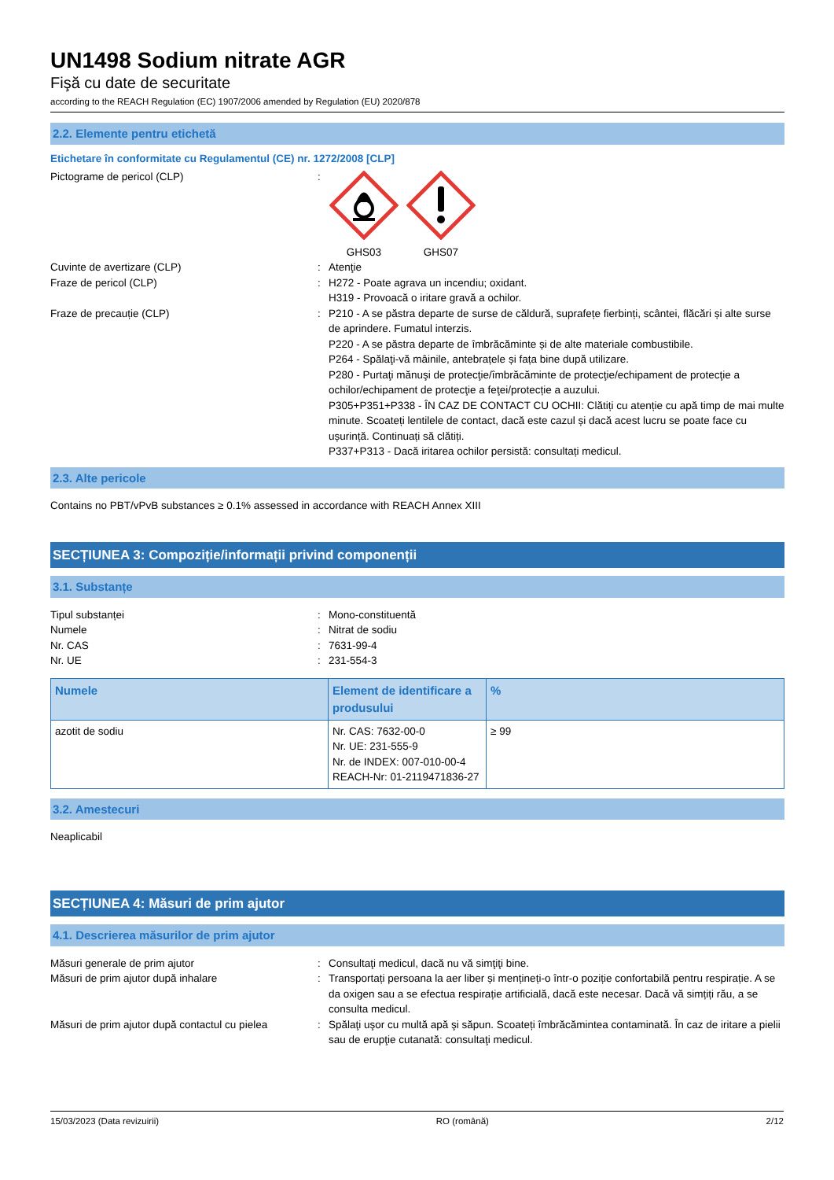UN1498 Sodium nitrate AGR
Fişă cu date de securitate
according to the REACH Regulation (EC) 1907/2006 amended by Regulation (EU) 2020/878
2.2. Elemente pentru etichetă
Etichetare în conformitate cu Regulamentul (CE) nr. 1272/2008 [CLP]
Pictograme de pericol (CLP) :
GHS03
GHS07
Cuvinte de avertizare (CLP) : Atenţie
Fraze de pericol (CLP) : H272 - Poate agrava un incendiu; oxidant.
H319 - Provoacă o iritare gravă a ochilor.
Fraze de precauție (CLP) : P210 - A se păstra departe de surse de căldură, suprafețe fierbinți, scântei, flăcări și alte surse de aprindere. Fumatul interzis.
P220 - A se păstra departe de îmbrăcăminte și de alte materiale combustibile.
P264 - Spălaţi-vă mâinile, antebrațele și fața bine după utilizare.
P280 - Purtaţi mănuşi de protecţie/îmbrăcăminte de protecţie/echipament de protecţie a ochilor/echipament de protecţie a feţei/protecție a auzului.
P305+P351+P338 - ÎN CAZ DE CONTACT CU OCHII: Clătiți cu atenție cu apă timp de mai multe minute. Scoateți lentilele de contact, dacă este cazul și dacă acest lucru se poate face cu ușurință. Continuați să clătiți.
P337+P313 - Dacă iritarea ochilor persistă: consultați medicul.
2.3. Alte pericole
Contains no PBT/vPvB substances ≥ 0.1% assessed in accordance with REACH Annex XIII
SECȚIUNEA 3: Compoziție/informații privind componenții
3.1. Substanțe
Tipul substanței : Mono-constituentă
Numele : Nitrat de sodiu
Nr. CAS : 7631-99-4
Nr. UE : 231-554-3
| Numele | Element de identificare a produsului | % |
| --- | --- | --- |
| azotit de sodiu | Nr. CAS: 7632-00-0 Nr. UE: 231-555-9 Nr. de INDEX: 007-010-00-4 REACH-Nr: 01-2119471836-27 | ≥ 99 |
3.2. Amestecuri
Neaplicabil
SECȚIUNEA 4: Măsuri de prim ajutor
4.1. Descrierea măsurilor de prim ajutor
Măsuri generale de prim ajutor : Consultaţi medicul, dacă nu vă simţiţi bine.
Măsuri de prim ajutor după inhalare : Transportați persoana la aer liber și mențineți-o într-o poziție confortabilă pentru respirație. A se da oxigen sau a se efectua respirație artificială, dacă este necesar. Dacă vă simțiți rău, a se consulta medicul.
Măsuri de prim ajutor după contactul cu pielea
: Spălaţi uşor cu multă apă şi săpun. Scoateți îmbrăcămintea contaminată. În caz de iritare a pielii sau de erupţie cutanată: consultaţi medicul.
15/03/2023 (Data revizuirii) RO (română) 2/12